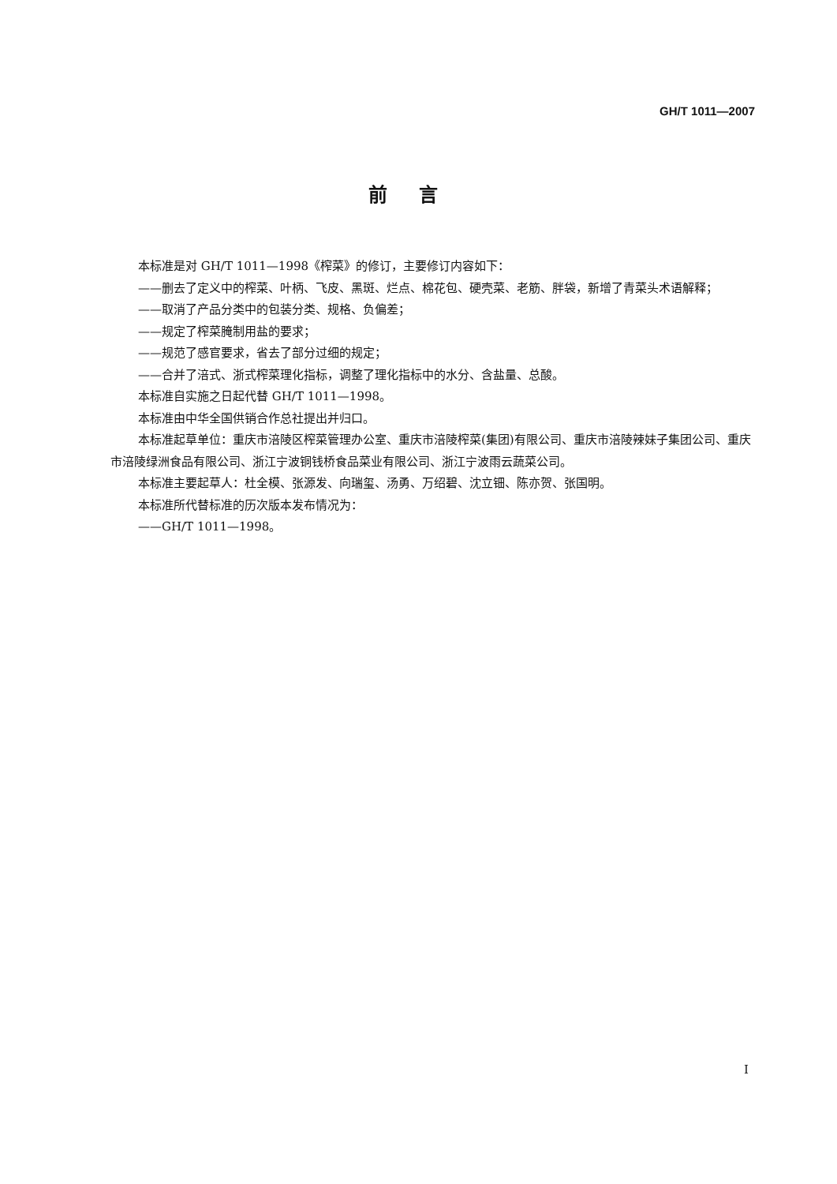GH/T 1011—2007
前言
本标准是对 GH/T 1011—1998《榨菜》的修订，主要修订内容如下：
——删去了定义中的榨菜、叶柄、飞皮、黑斑、烂点、棉花包、硬壳菜、老筋、胖袋，新增了青菜头术语解释；
——取消了产品分类中的包装分类、规格、负偏差；
——规定了榨菜腌制用盐的要求；
——规范了感官要求，省去了部分过细的规定；
——合并了涪式、浙式榨菜理化指标，调整了理化指标中的水分、含盐量、总酸。
本标准自实施之日起代替 GH/T 1011—1998。
本标准由中华全国供销合作总社提出并归口。
本标准起草单位：重庆市涪陵区榨菜管理办公室、重庆市涪陵榨菜(集团)有限公司、重庆市涪陵辣妹子集团公司、重庆市涪陵绿洲食品有限公司、浙江宁波铜钱桥食品菜业有限公司、浙江宁波雨云蔬菜公司。
本标准主要起草人：杜全模、张源发、向瑞玺、汤勇、万绍碧、沈立钿、陈亦贺、张国明。
本标准所代替标准的历次版本发布情况为：
——GH/T 1011—1998。
I